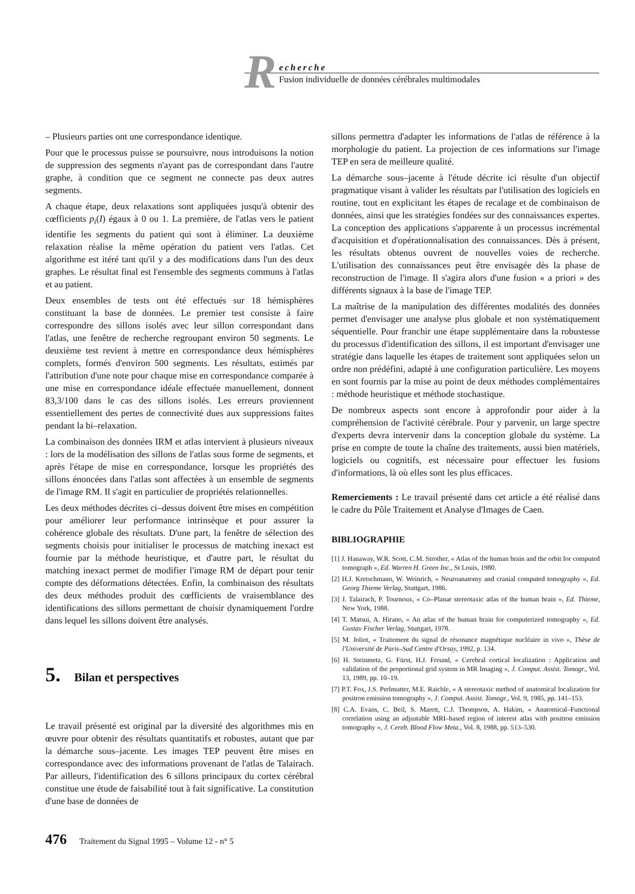R
echerche
Fusion individuelle de données cérébrales multimodales
– Plusieurs parties ont une correspondance identique.
Pour que le processus puisse se poursuivre, nous introduisons la notion de suppression des segments n'ayant pas de correspondant dans l'autre graphe, à condition que ce segment ne connecte pas deux autres segments.
A chaque étape, deux relaxations sont appliquées jusqu'à obtenir des cœfficients p<sub>i</sub>(I) égaux à 0 ou 1. La première, de l'atlas vers le patient identifie les segments du patient qui sont à éliminer. La deuxième relaxation réalise la même opération du patient vers l'atlas. Cet algorithme est itéré tant qu'il y a des modifications dans l'un des deux graphes. Le résultat final est l'ensemble des segments communs à l'atlas et au patient.
Deux ensembles de tests ont été effectués sur 18 hémisphères constituant la base de données. Le premier test consiste à faire correspondre des sillons isolés avec leur sillon correspondant dans l'atlas, une fenêtre de recherche regroupant environ 50 segments. Le deuxième test revient à mettre en correspondance deux hémisphères complets, formés d'environ 500 segments. Les résultats, estimés par l'attribution d'une note pour chaque mise en correspondance comparée à une mise en correspondance idéale effectuée manuellement, donnent 83,3/100 dans le cas des sillons isolés. Les erreurs proviennent essentiellement des pertes de connectivité dues aux suppressions faites pendant la bi–relaxation.
La combinaison des données IRM et atlas intervient à plusieurs niveaux : lors de la modélisation des sillons de l'atlas sous forme de segments, et après l'étape de mise en correspondance, lorsque les propriétés des sillons énoncées dans l'atlas sont affectées à un ensemble de segments de l'image RM. Il s'agit en particulier de propriétés relationnelles.
Les deux méthodes décrites ci–dessus doivent être mises en compétition pour améliorer leur performance intrinsèque et pour assurer la cohérence globale des résultats. D'une part, la fenêtre de sélection des segments choisis pour initialiser le processus de matching inexact est fournie par la méthode heuristique, et d'autre part, le résultat du matching inexact permet de modifier l'image RM de départ pour tenir compte des déformations détectées. Enfin, la combinaison des résultats des deux méthodes produit des cœfficients de vraisemblance des identifications des sillons permettant de choisir dynamiquement l'ordre dans lequel les sillons doivent être analysés.
5. Bilan et perspectives
Le travail présenté est original par la diversité des algorithmes mis en œuvre pour obtenir des résultats quantitatifs et robustes, autant que par la démarche sous–jacente. Les images TEP peuvent être mises en correspondance avec des informations provenant de l'atlas de Talairach. Par ailleurs, l'identification des 6 sillons principaux du cortex cérébral constitue une étude de faisabilité tout à fait significative. La constitution d'une base de données de
sillons permettra d'adapter les informations de l'atlas de référence à la morphologie du patient. La projection de ces informations sur l'image TEP en sera de meilleure qualité.
La démarche sous–jacente à l'étude décrite ici résulte d'un objectif pragmatique visant à valider les résultats par l'utilisation des logiciels en routine, tout en explicitant les étapes de recalage et de combinaison de données, ainsi que les stratégies fondées sur des connaissances expertes. La conception des applications s'apparente à un processus incrémental d'acquisition et d'opérationnalisation des connaissances. Dès à présent, les résultats obtenus ouvrent de nouvelles voies de recherche. L'utilisation des connaissances peut être envisagée dès la phase de reconstruction de l'image. Il s'agira alors d'une fusion « a priori » des différents signaux à la base de l'image TEP.
La maîtrise de la manipulation des différentes modalités des données permet d'envisager une analyse plus globale et non systématiquement séquentielle. Pour franchir une étape supplémentaire dans la robustesse du processus d'identification des sillons, il est important d'envisager une stratégie dans laquelle les étapes de traitement sont appliquées selon un ordre non prédéfini, adapté à une configuration particulière. Les moyens en sont fournis par la mise au point de deux méthodes complémentaires : méthode heuristique et méthode stochastique.
De nombreux aspects sont encore à approfondir pour aider à la compréhension de l'activité cérébrale. Pour y parvenir, un large spectre d'experts devra intervenir dans la conception globale du système. La prise en compte de toute la chaîne des traitements, aussi bien matériels, logiciels ou cognitifs, est nécessaire pour effectuer les fusions d'informations, là où elles sont les plus efficaces.
Remerciements : Le travail présenté dans cet article a été réalisé dans le cadre du Pôle Traitement et Analyse d'Images de Caen.
BIBLIOGRAPHIE
[1] J. Hanaway, W.R. Scott, C.M. Strother, « Atlas of the human brain and the orbit for computed tomograph », Ed. Warren H. Green Inc., St Louis, 1980.
[2] H.J. Kretschmann, W. Weinrich, « Neuroanatomy and cranial computed tomography », Ed. Georg Thieme Verlag, Stuttgart, 1986.
[3] J. Talairach, P. Tournoux, « Co–Planar stereotaxic atlas of the human brain », Ed. Thieme, New York, 1988.
[4] T. Matsui, A. Hirano, « An atlas of the human brain for computerized tomography », Ed. Gustav Fischer Verlag, Stuttgart, 1978.
[5] M. Joliot, « Traitement du signal de résonance magnétique nucléaire in vivo », Thèse de l'Université de Paris–Sud Centre d'Orsay, 1992, p. 134.
[6] H. Steinmetz, G. Fürst, H.J. Freund, « Cerebral cortical localization : Application and validation of the proportional grid system in MR Imaging », J. Comput. Assist. Tomogr., Vol. 13, 1989, pp. 10–19.
[7] P.T. Fox, J.S. Perlmutter, M.E. Raichle, « A stereotaxic method of anatomical localization for positron emission tomography », J. Comput. Assist. Tomogr., Vol. 9, 1985, pp. 141–153.
[8] C.A. Evans, C. Beil, S. Marett, C.J. Thompson, A. Hakim, « Anatomical–Functional correlation using an adjustable MRI–based region of interest atlas with positron emission tomography », J. Cereb. Blood Flow Meta., Vol. 8, 1988, pp. 513–530.
476 Traitement du Signal 1995 – Volume 12 - n° 5